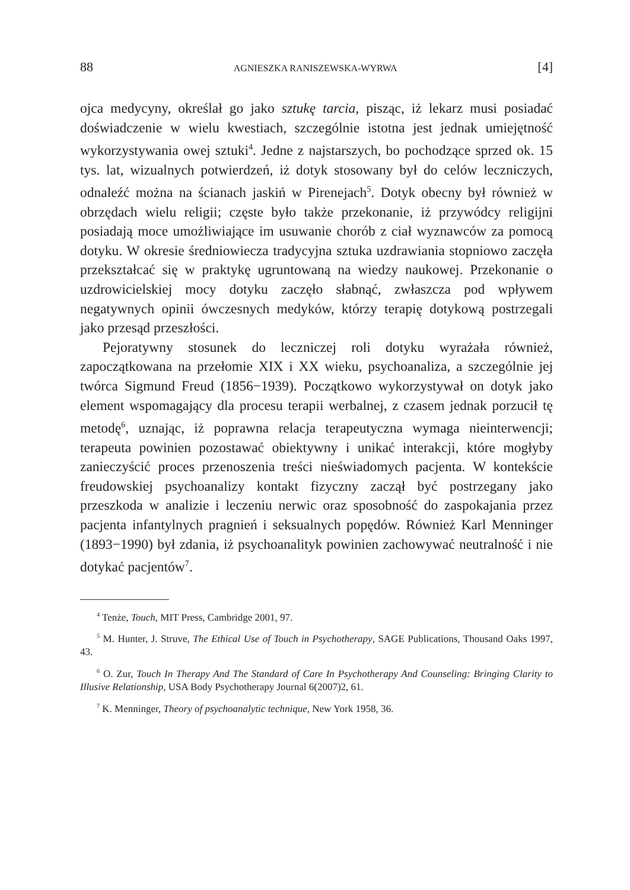88 AGNIESZKA RANISZEWSKA-WYRWA [4]
ojca medycyny, określał go jako sztukę tarcia, pisząc, iż lekarz musi posiadać doświadczenie w wielu kwestiach, szczególnie istotna jest jednak umiejętność wykorzystywania owej sztuki<sup>4</sup>. Jedne z najstarszych, bo pochodzące sprzed ok. 15 tys. lat, wizualnych potwierdzeń, iż dotyk stosowany był do celów leczniczych, odnaleźć można na ścianach jaskiń w Pirenejach<sup>5</sup>. Dotyk obecny był również w obrzędach wielu religii; częste było także przekonanie, iż przywódcy religijni posiadają moce umożliwiające im usuwanie chorób z ciał wyznawców za pomocą dotyku. W okresie średniowiecza tradycyjna sztuka uzdrawiania stopniowo zaczęła przekształcać się w praktykę ugruntowaną na wiedzy naukowej. Przekonanie o uzdrowicielskiej mocy dotyku zaczęło słabnąć, zwłaszcza pod wpływem negatywnych opinii ówczesnych medyków, którzy terapię dotykową postrzegali jako przesąd przeszłości.
Pejoratywny stosunek do leczniczej roli dotyku wyrażała również, zapoczątkowana na przełomie XIX i XX wieku, psychoanaliza, a szczególnie jej twórca Sigmund Freud (1856−1939). Początkowo wykorzystywał on dotyk jako element wspomagający dla procesu terapii werbalnej, z czasem jednak porzucił tę metodę<sup>6</sup>, uznając, iż poprawna relacja terapeutyczna wymaga nieinterwencji; terapeuta powinien pozostawać obiektywny i unikać interakcji, które mogłyby zanieczyścić proces przenoszenia treści nieświadomych pacjenta. W kontekście freudowskiej psychoanalizy kontakt fizyczny zaczął być postrzegany jako przeszkoda w analizie i leczeniu nerwic oraz sposobność do zaspokajania przez pacjenta infantylnych pragnień i seksualnych popędów. Również Karl Menninger (1893−1990) był zdania, iż psychoanalityk powinien zachowywać neutralność i nie dotykać pacjentów<sup>7</sup>.
<sup>4</sup> Tenże, Touch, MIT Press, Cambridge 2001, 97.
<sup>5</sup> M. Hunter, J. Struve, The Ethical Use of Touch in Psychotherapy, SAGE Publications, Thousand Oaks 1997, 43.
<sup>6</sup> O. Zur, Touch In Therapy And The Standard of Care In Psychotherapy And Counseling: Bringing Clarity to Illusive Relationship, USA Body Psychotherapy Journal 6(2007)2, 61.
<sup>7</sup> K. Menninger, Theory of psychoanalytic technique, New York 1958, 36.